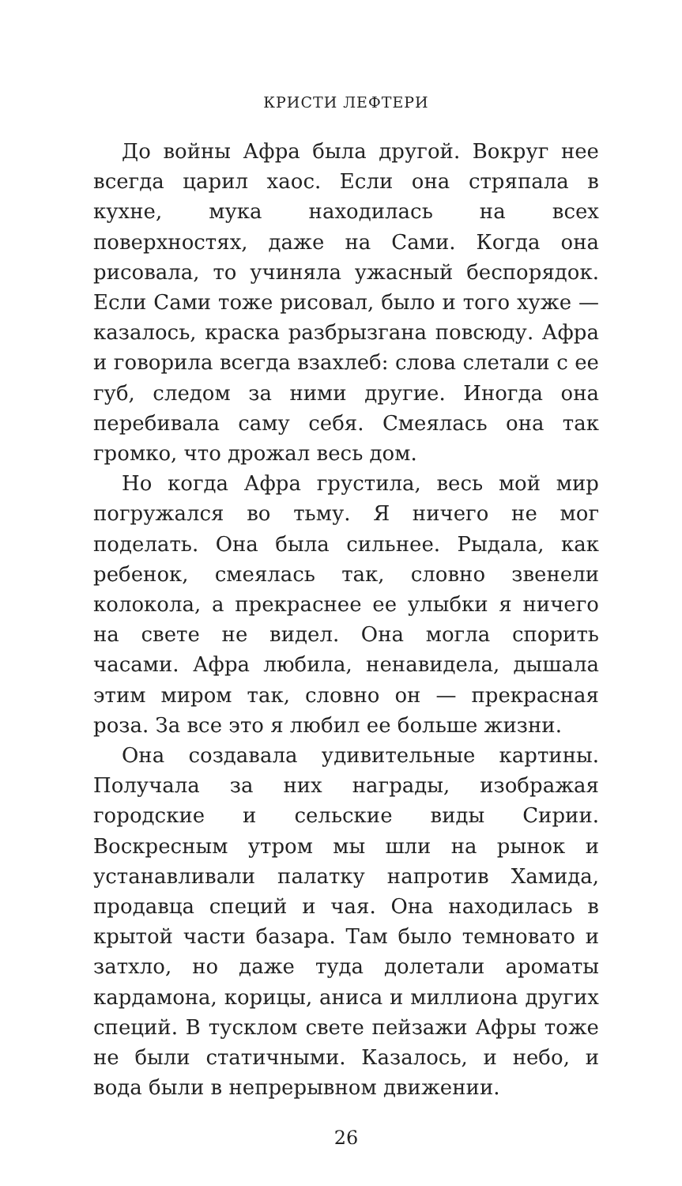КРИСТИ ЛЕФТЕРИ
До войны Афра была другой. Вокруг нее всегда царил хаос. Если она стряпала в кухне, мука находилась на всех поверхностях, даже на Сами. Когда она рисовала, то учиняла ужасный беспорядок. Если Сами тоже рисовал, было и того хуже — казалось, краска разбрызгана повсюду. Афра и говорила всегда взахлеб: слова слетали с ее губ, следом за ними другие. Иногда она перебивала саму себя. Смеялась она так громко, что дрожал весь дом.
Но когда Афра грустила, весь мой мир погружался во тьму. Я ничего не мог поделать. Она была сильнее. Рыдала, как ребенок, смеялась так, словно звенели колокола, а прекраснее ее улыбки я ничего на свете не видел. Она могла спорить часами. Афра любила, ненавидела, дышала этим миром так, словно он — прекрасная роза. За все это я любил ее больше жизни.
Она создавала удивительные картины. Получала за них награды, изображая городские и сельские виды Сирии. Воскресным утром мы шли на рынок и устанавливали палатку напротив Хамида, продавца специй и чая. Она находилась в крытой части базара. Там было темновато и затхло, но даже туда долетали ароматы кардамона, корицы, аниса и миллиона других специй. В тусклом свете пейзажи Афры тоже не были статичными. Казалось, и небо, и вода были в непрерывном движении.
26